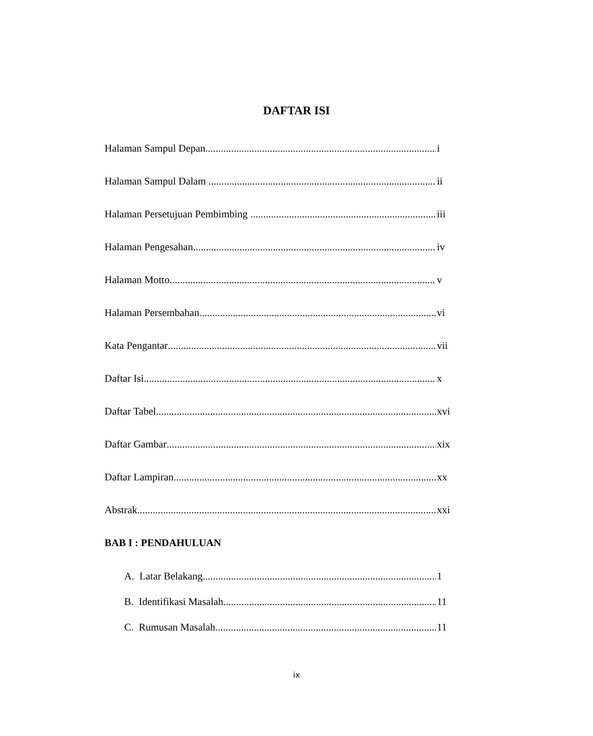DAFTAR ISI
Halaman Sampul Depan i
Halaman Sampul Dalam ii
Halaman Persetujuan Pembimbing iii
Halaman Pengesahan iv
Halaman Motto v
Halaman Persembahan vi
Kata Pengantar vii
Daftar Isi x
Daftar Tabel xvi
Daftar Gambar xix
Daftar Lampiran xx
Abstrak xxi
BAB I : PENDAHULUAN
A. Latar Belakang 1
B. Identifikasi Masalah 11
C. Rumusan Masalah 11
ix